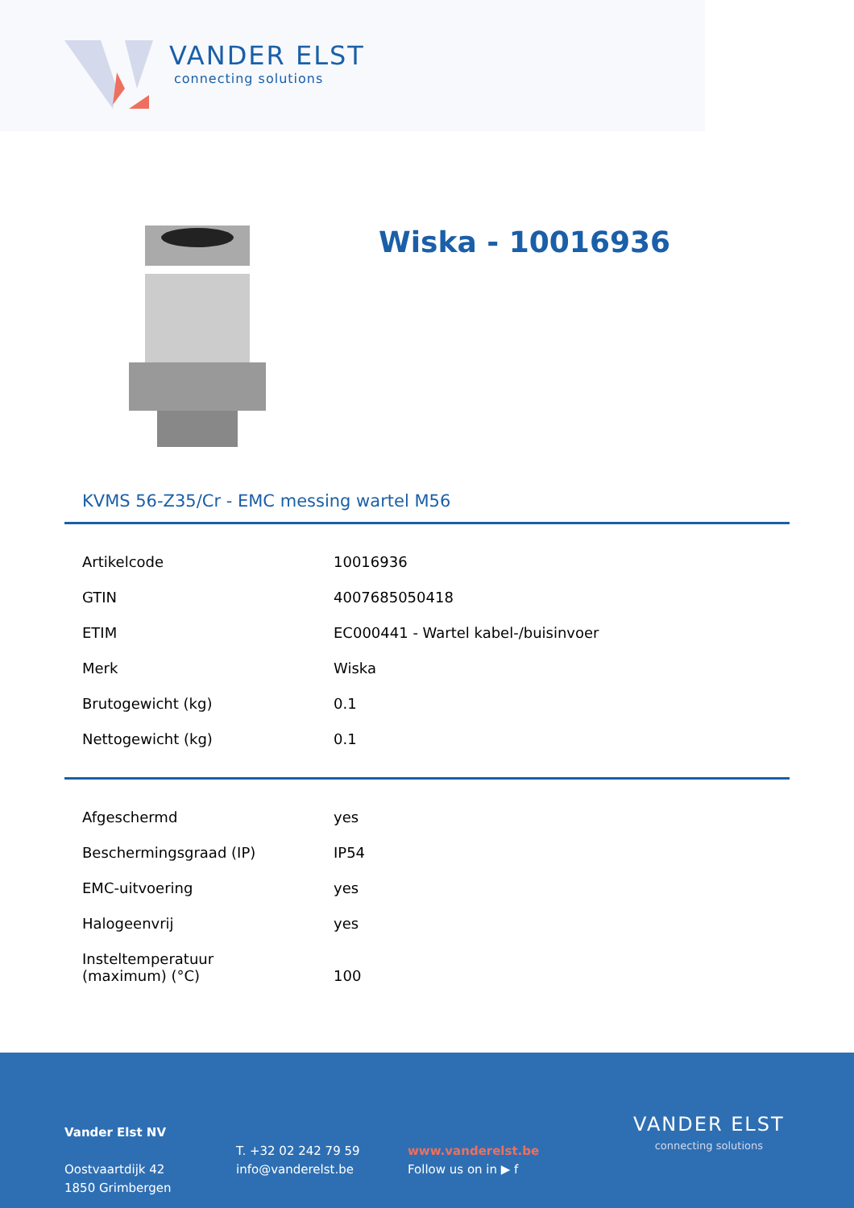VANDER ELST
connecting solutions
Wiska - 10016936
KVMS 56-Z35/Cr - EMC messing wartel M56
| Artikelcode | 10016936 |
| GTIN | 4007685050418 |
| ETIM | EC000441 - Wartel kabel-/buisinvoer |
| Merk | Wiska |
| Brutogewicht (kg) | 0.1 |
| Nettogewicht (kg) | 0.1 |
| Afgeschermd | yes |
| Beschermingsgraad (IP) | IP54 |
| EMC-uitvoering | yes |
| Halogeenvrij | yes |
| Insteltemperatuur (maximum) (°C) | 100 |
Vander Elst NV
Oostvaartdijk 42
1850 Grimbergen
T. +32 02 242 79 59
info@vanderelst.be
www.vanderelst.be
Follow us on in ▶ f
VANDER ELST
connecting solutions